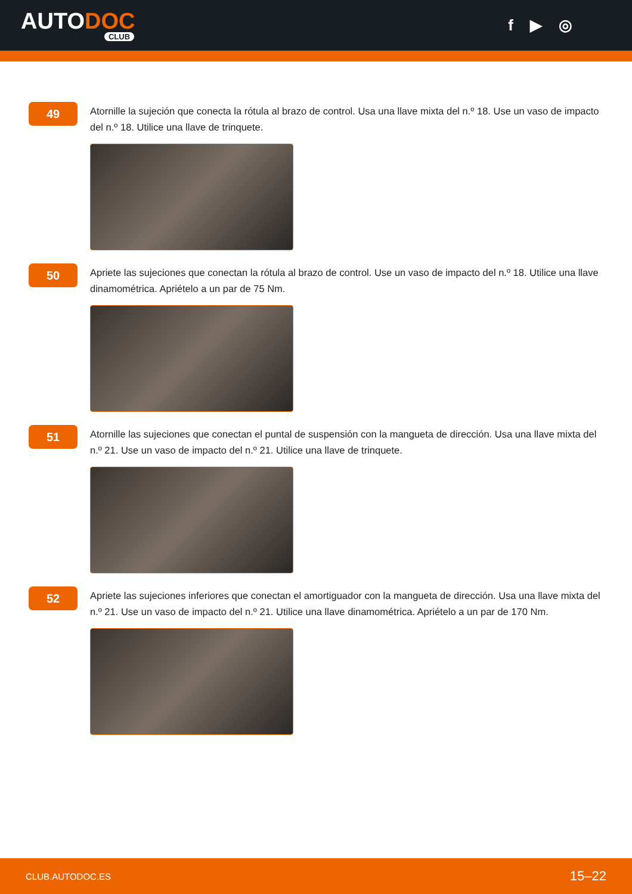AUTODOC
CLUB
f ▶ ◎
49
Atornille la sujeción que conecta la rótula al brazo de control. Usa una llave mixta del n.º 18. Use un vaso de impacto del n.º 18. Utilice una llave de trinquete.
50
Apriete las sujeciones que conectan la rótula al brazo de control. Use un vaso de impacto del n.º 18. Utilice una llave dinamométrica. Apriételo a un par de 75 Nm.
51
Atornille las sujeciones que conectan el puntal de suspensión con la mangueta de dirección. Usa una llave mixta del n.º 21. Use un vaso de impacto del n.º 21. Utilice una llave de trinquete.
52
Apriete las sujeciones inferiores que conectan el amortiguador con la mangueta de dirección. Usa una llave mixta del n.º 21. Use un vaso de impacto del n.º 21. Utilice una llave dinamométrica. Apriételo a un par de 170 Nm.
CLUB.AUTODOC.ES 15–22